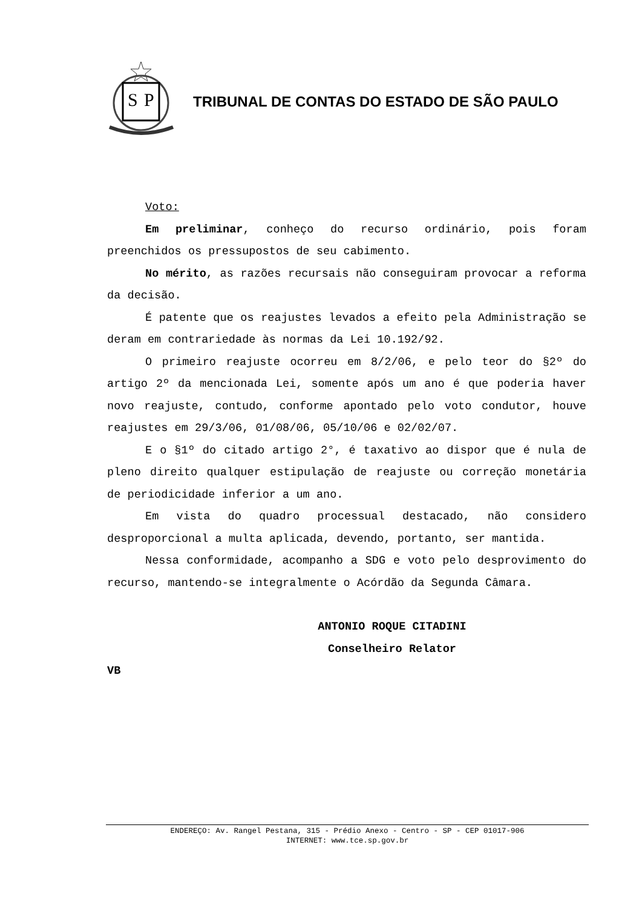S
P
TRIBUNAL DE CONTAS DO ESTADO DE SÃO PAULO
Voto:
Em preliminar, conheço do recurso ordinário, pois foram preenchidos os pressupostos de seu cabimento.
No mérito, as razões recursais não conseguiram provocar a reforma da decisão.
É patente que os reajustes levados a efeito pela Administração se deram em contrariedade às normas da Lei 10.192/92.
O primeiro reajuste ocorreu em 8/2/06, e pelo teor do §2º do artigo 2º da mencionada Lei, somente após um ano é que poderia haver novo reajuste, contudo, conforme apontado pelo voto condutor, houve reajustes em 29/3/06, 01/08/06, 05/10/06 e 02/02/07.
E o §1º do citado artigo 2°, é taxativo ao dispor que é nula de pleno direito qualquer estipulação de reajuste ou correção monetária de periodicidade inferior a um ano.
Em vista do quadro processual destacado, não considero desproporcional a multa aplicada, devendo, portanto, ser mantida.
Nessa conformidade, acompanho a SDG e voto pelo desprovimento do recurso, mantendo-se integralmente o Acórdão da Segunda Câmara.
ANTONIO ROQUE CITADINI
Conselheiro Relator
VB
ENDEREÇO: Av. Rangel Pestana, 315 - Prédio Anexo - Centro - SP - CEP 01017-906
INTERNET: www.tce.sp.gov.br